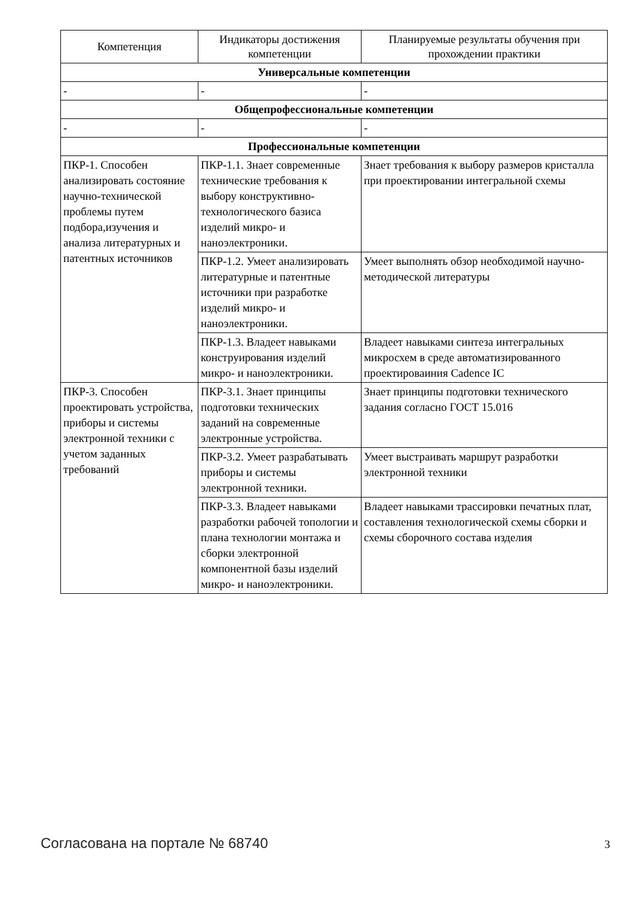| Компетенция | Индикаторы достижения компетенции | Планируемые результаты обучения при прохождении практики |
| --- | --- | --- |
| Универсальные компетенции | | |
| - | - | - |
| Общепрофессиональные компетенции | | |
| - | - | - |
| Профессиональные компетенции | | |
| ПКР-1. Способен анализировать состояние научно-технической проблемы путем подбора,изучения и анализа литературных и патентных источников | ПКР-1.1. Знает современные технические требования к выбору конструктивно-технологического базиса изделий микро- и наноэлектроники. | Знает требования к выбору размеров кристалла при проектировании интегральной схемы |
| | ПКР-1.2. Умеет анализировать литературные и патентные источники при разработке изделий микро- и наноэлектроники. | Умеет выполнять обзор необходимой научно-методической литературы |
| | ПКР-1.3. Владеет навыками конструирования изделий микро- и наноэлектроники. | Владеет навыками синтеза интегральных микросхем в среде автоматизированного проектироваиния Cadence IC |
| ПКР-3. Способен проектировать устройства, приборы и системы электронной техники с учетом заданных требований | ПКР-3.1. Знает принципы подготовки технических заданий на современные электронные устройства. | Знает принципы подготовки технического задания согласно ГОСТ 15.016 |
| | ПКР-3.2. Умеет разрабатывать приборы и системы электронной техники. | Умеет выстраивать маршрут разработки электронной техники |
| | ПКР-3.3. Владеет навыками разработки рабочей топологии и плана технологии монтажа и сборки электронной компонентной базы изделий микро- и наноэлектроники. | Владеет навыками трассировки печатных плат, составления технологической схемы сборки и схемы сборочного состава изделия |
Согласована на портале № 68740 3